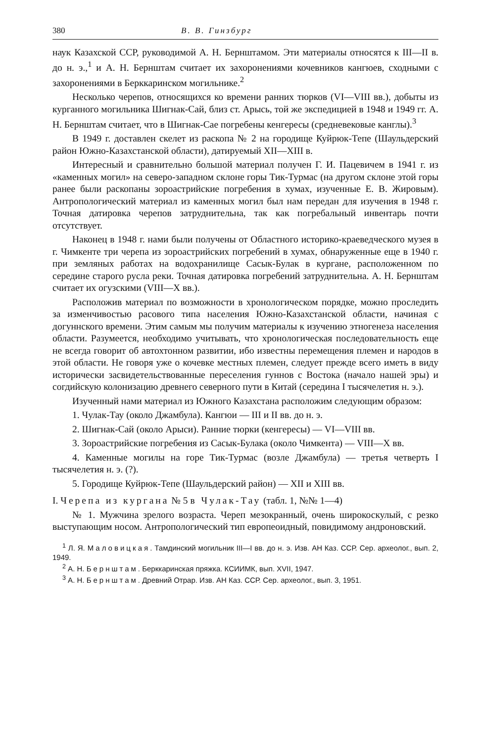380 В. В. Гинзбург
наук Казахской ССР, руководимой А. Н. Бернштамом. Эти материалы относятся к III—II в. до н. э.,<sup>1</sup> и А. Н. Бернштам считает их захоронениями кочевников кангюев, сходными с захоронениями в Берккаринском могильнике.<sup>2</sup>
Несколько черепов, относящихся ко времени ранних тюрков (VI—VIII вв.), добыты из курганного могильника Шигнак-Сай, близ ст. Арысь, той же экспедицией в 1948 и 1949 гг. А. Н. Бернштам считает, что в Шигнак-Сае погребены кенгересы (средневековые канглы).<sup>3</sup>
В 1949 г. доставлен скелет из раскопа № 2 на городище Куйрюк-Тепе (Шаульдерский район Южно-Казахстанской области), датируемый XII—XIII в.
Интересный и сравнительно большой материал получен Г. И. Пацевичем в 1941 г. из «каменных могил» на северо-западном склоне горы Тик-Турмас (на другом склоне этой горы ранее были раскопаны зороастрийские погребения в хумах, изученные Е. В. Жировым). Антропологический материал из каменных могил был нам передан для изучения в 1948 г. Точная датировка черепов затруднительна, так как погребальный инвентарь почти отсутствует.
Наконец в 1948 г. нами были получены от Областного историко-краеведческого музея в г. Чимкенте три черепа из зороастрийских погребений в хумах, обнаруженные еще в 1940 г. при земляных работах на водохранилище Сасык-Булак в кургане, расположенном по середине старого русла реки. Точная датировка погребений затруднительна. А. Н. Бернштам считает их огузскими (VIII—X вв.).
Расположив материал по возможности в хронологическом порядке, можно проследить за изменчивостью расового типа населения Южно-Казахстанской области, начиная с догуннского времени. Этим самым мы получим материалы к изучению этногенеза населения области. Разумеется, необходимо учитывать, что хронологическая последовательность еще не всегда говорит об автохтонном развитии, ибо известны перемещения племен и народов в этой области. Не говоря уже о кочевке местных племен, следует прежде всего иметь в виду исторически засвидетельствованные переселения гуннов с Востока (начало нашей эры) и согдийскую колонизацию древнего северного пути в Китай (середина I тысячелетия н. э.).
Изученный нами материал из Южного Казахстана расположим следующим образом:
1. Чулак-Тау (около Джамбула). Кангюи — III и II вв. до н. э.
2. Шигнак-Сай (около Арыси). Ранние тюрки (кенгересы) — VI—VIII вв.
3. Зороастрийские погребения из Сасык-Булака (около Чимкента) — VIII—X вв.
4. Каменные могилы на горе Тик-Турмас (возле Джамбула) — третья четверть I тысячелетия н. э. (?).
5. Городище Куйрюк-Тепе (Шаульдерский район) — XII и XIII вв.
I. Черепа из кургана № 5 в Чулак-Тау (табл. 1, №№ 1—4)
№ 1. Мужчина зрелого возраста. Череп мезокранный, очень широкоскулый, с резко выступающим носом. Антропологический тип европеоидный, повидимому андроновский.
<sup>1</sup> Л. Я. Маловицкая. Тамдинский могильник III—I вв. до н. э. Изв. АН Каз. ССР. Сер. археолог., вып. 2, 1949.
<sup>2</sup> А. Н. Бернштам. Берккаринская пряжка. КСИИМК, вып. XVII, 1947.
<sup>3</sup> А. Н. Бернштам. Древний Отрар. Изв. АН Каз. ССР. Сер. археолог., вып. 3, 1951.